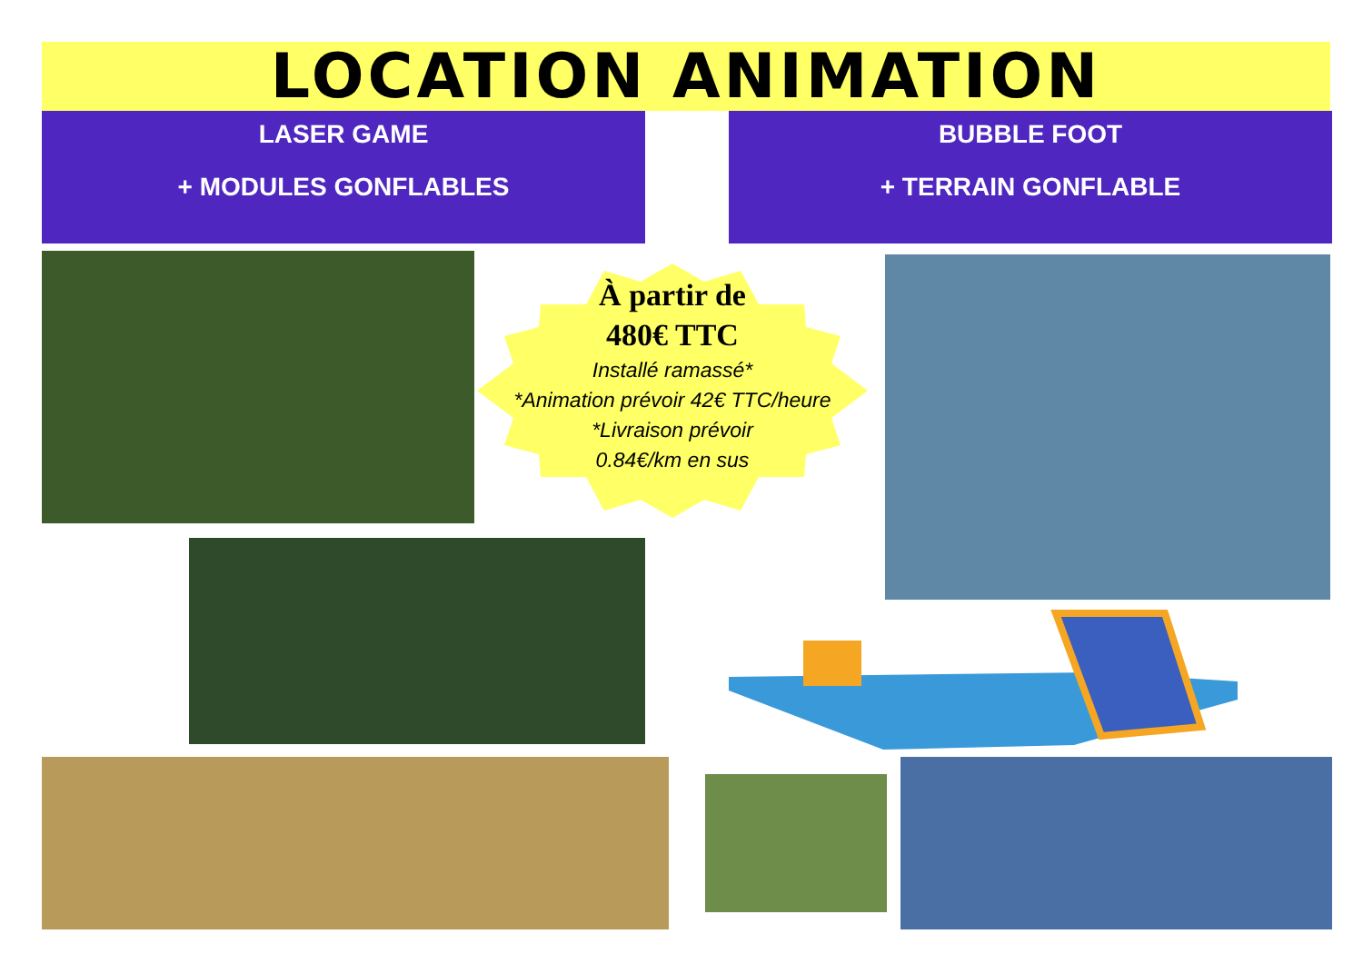LOCATION ANIMATION
LASER GAME
+ MODULES GONFLABLES
BUBBLE FOOT
+ TERRAIN GONFLABLE
À partir de
480€ TTC
Installé ramassé*
*Animation prévoir 42€ TTC/heure
*Livraison prévoir
0.84€/km en sus